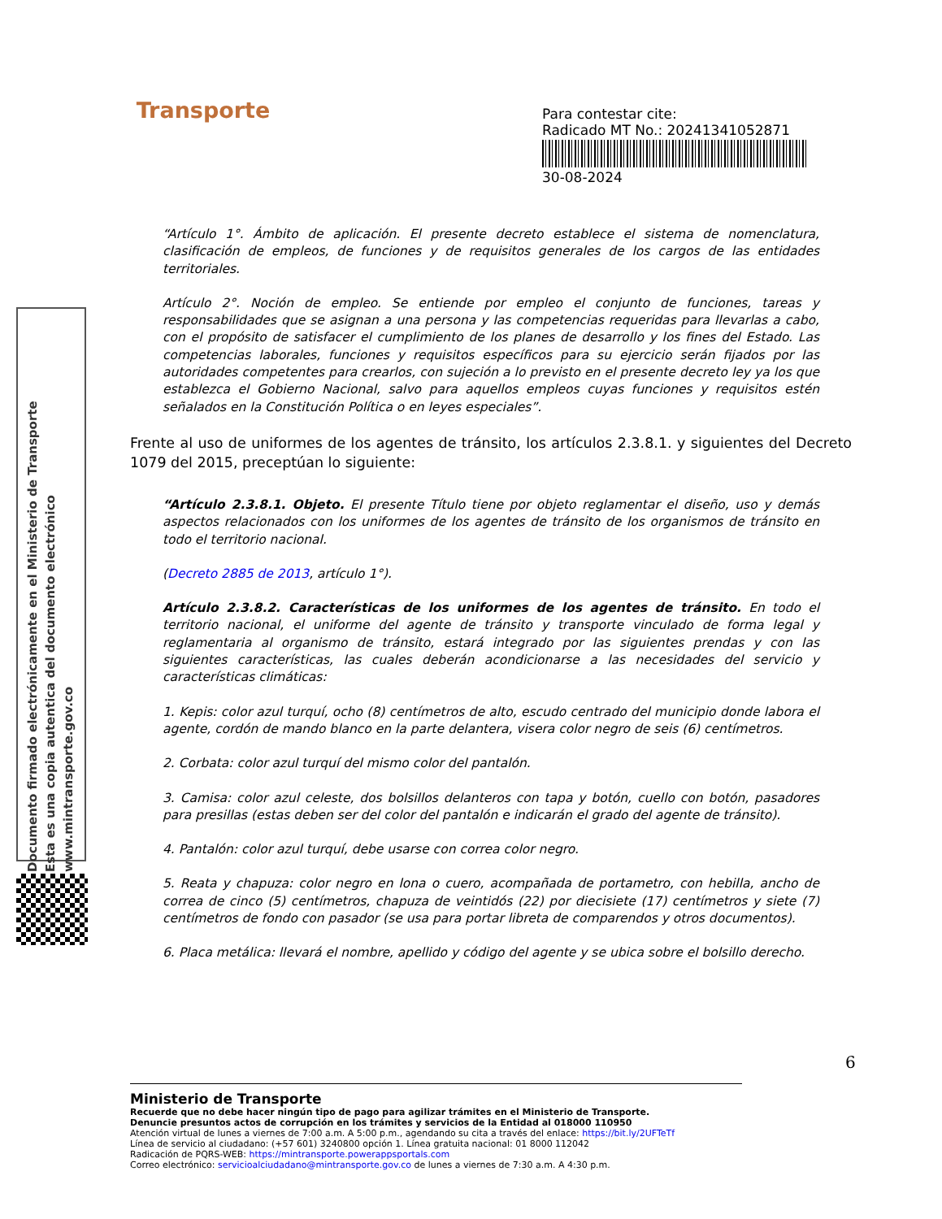Transporte
Para contestar cite:
Radicado MT No.: 20241341052871
30-08-2024
Documento firmado electrónicamente en el Ministerio de Transporte
Esta es una copia autentica del documento electrónico
www.mintransporte.gov.co
“Artículo 1°. Ámbito de aplicación. El presente decreto establece el sistema de nomenclatura, clasificación de empleos, de funciones y de requisitos generales de los cargos de las entidades territoriales.
Artículo 2°. Noción de empleo. Se entiende por empleo el conjunto de funciones, tareas y responsabilidades que se asignan a una persona y las competencias requeridas para llevarlas a cabo, con el propósito de satisfacer el cumplimiento de los planes de desarrollo y los fines del Estado. Las competencias laborales, funciones y requisitos específicos para su ejercicio serán fijados por las autoridades competentes para crearlos, con sujeción a lo previsto en el presente decreto ley ya los que establezca el Gobierno Nacional, salvo para aquellos empleos cuyas funciones y requisitos estén señalados en la Constitución Política o en leyes especiales”.
Frente al uso de uniformes de los agentes de tránsito, los artículos 2.3.8.1. y siguientes del Decreto 1079 del 2015, preceptúan lo siguiente:
“Artículo 2.3.8.1. Objeto. El presente Título tiene por objeto reglamentar el diseño, uso y demás aspectos relacionados con los uniformes de los agentes de tránsito de los organismos de tránsito en todo el territorio nacional.
(Decreto 2885 de 2013, artículo 1°).
Artículo 2.3.8.2. Características de los uniformes de los agentes de tránsito. En todo el territorio nacional, el uniforme del agente de tránsito y transporte vinculado de forma legal y reglamentaria al organismo de tránsito, estará integrado por las siguientes prendas y con las siguientes características, las cuales deberán acondicionarse a las necesidades del servicio y características climáticas:
1. Kepis: color azul turquí, ocho (8) centímetros de alto, escudo centrado del municipio donde labora el agente, cordón de mando blanco en la parte delantera, visera color negro de seis (6) centímetros.
2. Corbata: color azul turquí del mismo color del pantalón.
3. Camisa: color azul celeste, dos bolsillos delanteros con tapa y botón, cuello con botón, pasadores para presillas (estas deben ser del color del pantalón e indicarán el grado del agente de tránsito).
4. Pantalón: color azul turquí, debe usarse con correa color negro.
5. Reata y chapuza: color negro en lona o cuero, acompañada de portametro, con hebilla, ancho de correa de cinco (5) centímetros, chapuza de veintidós (22) por diecisiete (17) centímetros y siete (7) centímetros de fondo con pasador (se usa para portar libreta de comparendos y otros documentos).
6. Placa metálica: llevará el nombre, apellido y código del agente y se ubica sobre el bolsillo derecho.
6
Ministerio de Transporte
Recuerde que no debe hacer ningún tipo de pago para agilizar trámites en el Ministerio de Transporte.
Denuncie presuntos actos de corrupción en los trámites y servicios de la Entidad al 018000 110950
Atención virtual de lunes a viernes de 7:00 a.m. A 5:00 p.m., agendando su cita a través del enlace: https://bit.ly/2UFTeTf
Línea de servicio al ciudadano: (+57 601) 3240800 opción 1. Línea gratuita nacional: 01 8000 112042
Radicación de PQRS-WEB: https://mintransporte.powerappsportals.com
Correo electrónico: servicioalciudadano@mintransporte.gov.co de lunes a viernes de 7:30 a.m. A 4:30 p.m.